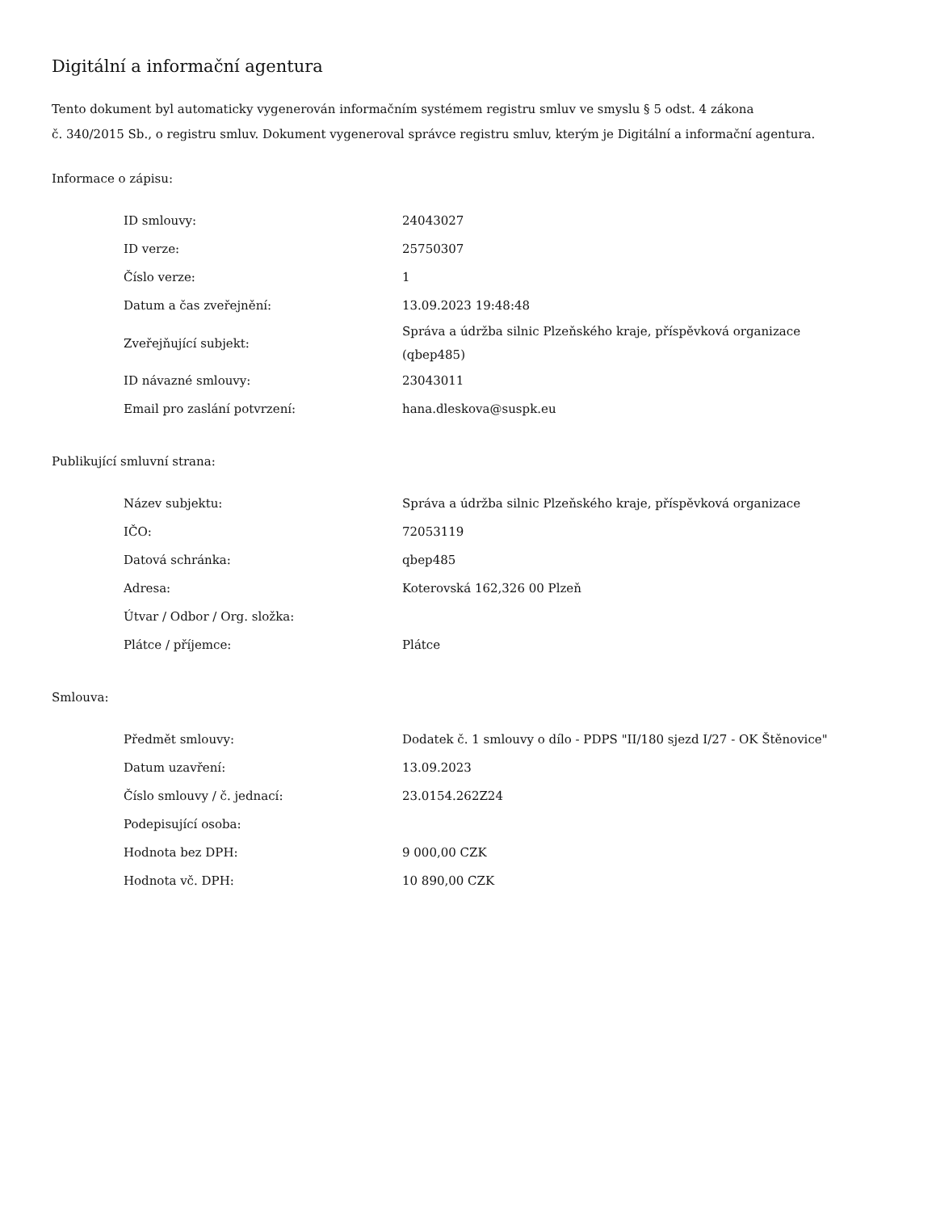Digitální a informační agentura
Tento dokument byl automaticky vygenerován informačním systémem registru smluv ve smyslu § 5 odst. 4 zákona
č. 340/2015 Sb., o registru smluv. Dokument vygeneroval správce registru smluv, kterým je Digitální a informační agentura.
Informace o zápisu:
| ID smlouvy: | 24043027 |
| ID verze: | 25750307 |
| Číslo verze: | 1 |
| Datum a čas zveřejnění: | 13.09.2023 19:48:48 |
| Zveřejňující subjekt: | Správa a údržba silnic Plzeňského kraje, příspěvková organizace (qbep485) |
| ID návazné smlouvy: | 23043011 |
| Email pro zaslání potvrzení: | hana.dleskova@suspk.eu |
Publikující smluvní strana:
| Název subjektu: | Správa a údržba silnic Plzeňského kraje, příspěvková organizace |
| IČO: | 72053119 |
| Datová schránka: | qbep485 |
| Adresa: | Koterovská 162,326 00 Plzeň |
| Útvar / Odbor / Org. složka: | |
| Plátce / příjemce: | Plátce |
Smlouva:
| Předmět smlouvy: | Dodatek č. 1 smlouvy o dílo - PDPS "II/180 sjezd I/27 - OK Štěnovice" |
| Datum uzavření: | 13.09.2023 |
| Číslo smlouvy / č. jednací: | 23.0154.262Z24 |
| Podepisující osoba: | |
| Hodnota bez DPH: | 9 000,00 CZK |
| Hodnota vč. DPH: | 10 890,00 CZK |